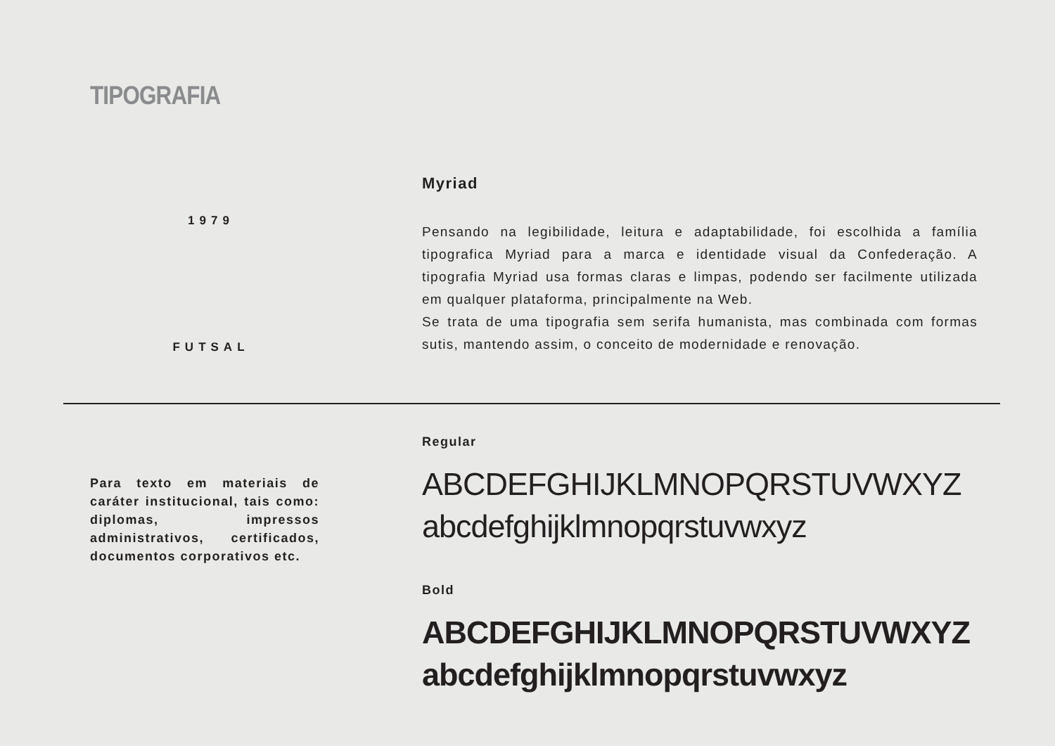TIPOGRAFIA
1979
FUTSAL
Myriad
Pensando na legibilidade, leitura e adaptabilidade, foi escolhida a família tipografica Myriad para a marca e identidade visual da Confederação. A tipografia Myriad usa formas claras e limpas, podendo ser facilmente utilizada em qualquer plataforma, principalmente na Web.
Se trata de uma tipografia sem serifa humanista, mas combinada com formas sutis, mantendo assim, o conceito de modernidade e renovação.
Para texto em materiais de caráter institucional, tais como: diplomas, impressos administrativos, certificados, documentos corporativos etc.
Regular
ABCDEFGHIJKLMNOPQRSTUVWXYZ
abcdefghijklmnopqrstuvwxyz
Bold
ABCDEFGHIJKLMNOPQRSTUVWXYZ
abcdefghijklmnopqrstuvwxyz